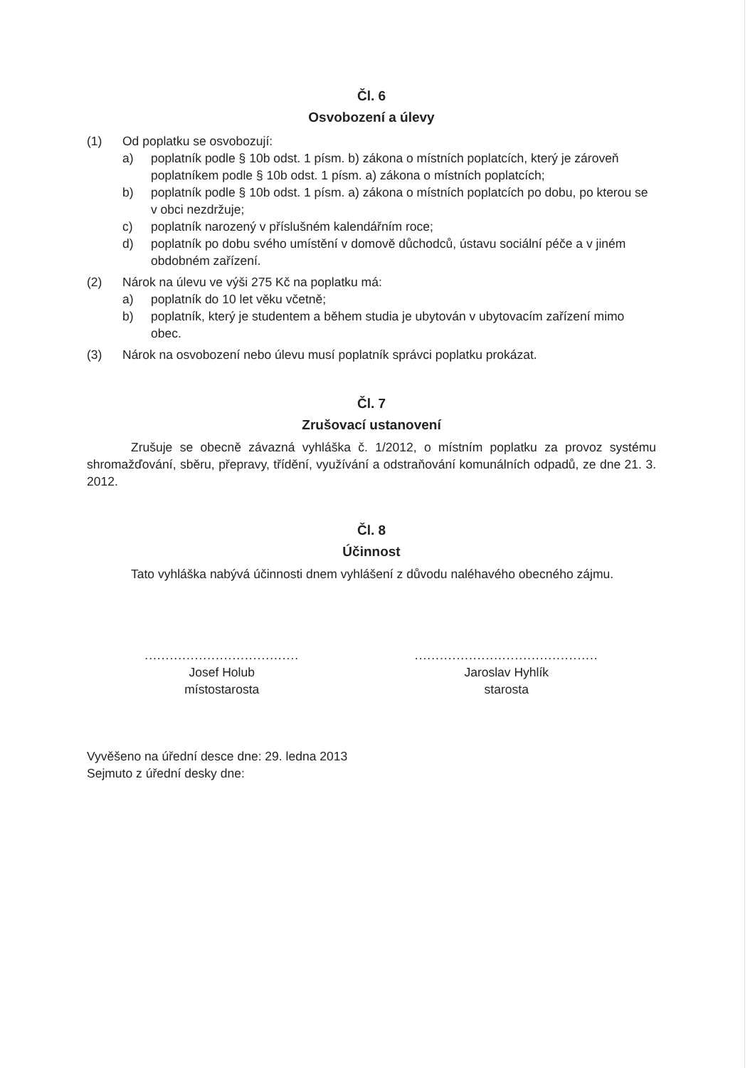Čl. 6
Osvobození a úlevy
(1) Od poplatku se osvobozují:
a) poplatník podle § 10b odst. 1 písm. b) zákona o místních poplatcích, který je zároveň poplatníkem podle § 10b odst. 1 písm. a) zákona o místních poplatcích;
b) poplatník podle § 10b odst. 1 písm. a) zákona o místních poplatcích po dobu, po kterou se v obci nezdržuje;
c) poplatník narozený v příslušném kalendářním roce;
d) poplatník po dobu svého umístění v domově důchodců, ústavu sociální péče a v jiném obdobném zařízení.
(2) Nárok na úlevu ve výši 275 Kč na poplatku má:
a) poplatník do 10 let věku včetně;
b) poplatník, který je studentem a během studia je ubytován v ubytovacím zařízení mimo obec.
(3) Nárok na osvobození nebo úlevu musí poplatník správci poplatku prokázat.
Čl. 7
Zrušovací ustanovení
Zrušuje se obecně závazná vyhláška č. 1/2012, o místním poplatku za provoz systému shromažďování, sběru, přepravy, třídění, využívání a odstraňování komunálních odpadů, ze dne 21. 3. 2012.
Čl. 8
Účinnost
Tato vyhláška nabývá účinnosti dnem vyhlášení z důvodu naléhavého obecného zájmu.
.....................................
Josef Holub
místostarosta
............................................
Jaroslav Hyhlík
starosta
Vyvěšeno na úřední desce dne: 29. ledna 2013
Sejmuto z úřední desky dne: